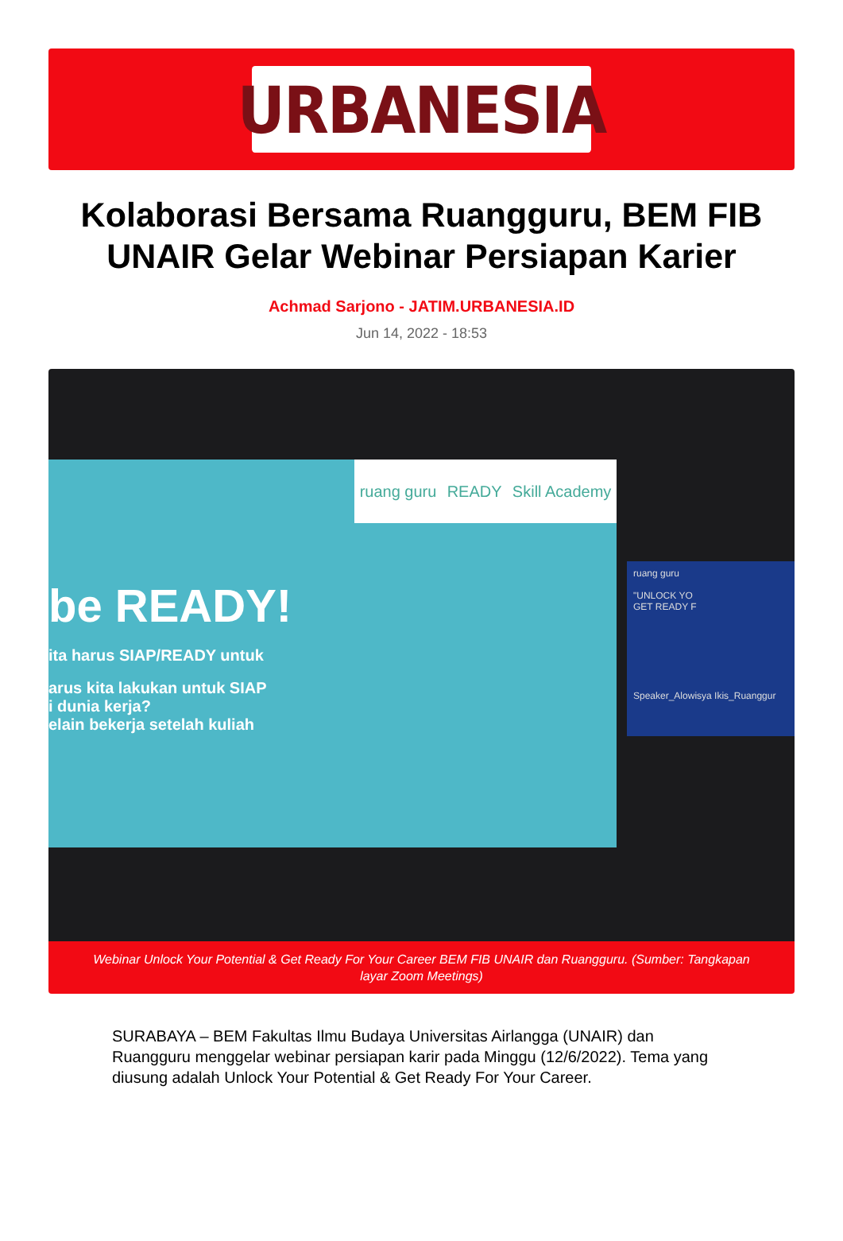URBANESIA
Kolaborasi Bersama Ruangguru, BEM FIB UNAIR Gelar Webinar Persiapan Karier
Achmad Sarjono - JATIM.URBANESIA.ID
Jun 14, 2022 - 18:53
ruang guru READY Skill Academy
be READY!
ita harus SIAP/READY untuk
arus kita lakukan untuk SIAP
i dunia kerja?
elain bekerja setelah kuliah
ruang guru
"UNLOCK YO
GET READY F
Speaker_Alowisya Ikis_Ruanggur
Webinar Unlock Your Potential & Get Ready For Your Career BEM FIB UNAIR dan Ruangguru. (Sumber: Tangkapan layar Zoom Meetings)
SURABAYA – BEM Fakultas Ilmu Budaya Universitas Airlangga (UNAIR) dan Ruangguru menggelar webinar persiapan karir pada Minggu (12/6/2022). Tema yang diusung adalah Unlock Your Potential & Get Ready For Your Career.